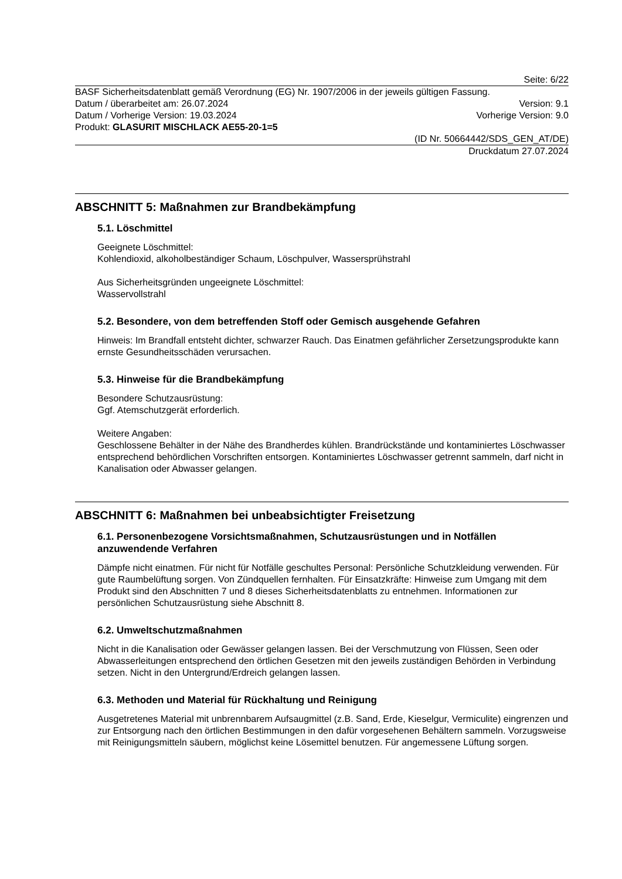Seite: 6/22
BASF Sicherheitsdatenblatt gemäß Verordnung (EG) Nr. 1907/2006 in der jeweils gültigen Fassung.
Datum / überarbeitet am: 26.07.2024 Version: 9.1
Datum / Vorherige Version: 19.03.2024 Vorherige Version: 9.0
Produkt: GLASURIT MISCHLACK AE55-20-1=5
(ID Nr. 50664442/SDS_GEN_AT/DE)
Druckdatum 27.07.2024
ABSCHNITT 5: Maßnahmen zur Brandbekämpfung
5.1. Löschmittel
Geeignete Löschmittel:
Kohlendioxid, alkoholbeständiger Schaum, Löschpulver, Wassersprühstrahl
Aus Sicherheitsgründen ungeeignete Löschmittel:
Wasservollstrahl
5.2. Besondere, von dem betreffenden Stoff oder Gemisch ausgehende Gefahren
Hinweis: Im Brandfall entsteht dichter, schwarzer Rauch. Das Einatmen gefährlicher Zersetzungsprodukte kann ernste Gesundheitsschäden verursachen.
5.3. Hinweise für die Brandbekämpfung
Besondere Schutzausrüstung:
Ggf. Atemschutzgerät erforderlich.
Weitere Angaben:
Geschlossene Behälter in der Nähe des Brandherdes kühlen. Brandrückstände und kontaminiertes Löschwasser entsprechend behördlichen Vorschriften entsorgen. Kontaminiertes Löschwasser getrennt sammeln, darf nicht in Kanalisation oder Abwasser gelangen.
ABSCHNITT 6: Maßnahmen bei unbeabsichtigter Freisetzung
6.1. Personenbezogene Vorsichtsmaßnahmen, Schutzausrüstungen und in Notfällen anzuwendende Verfahren
Dämpfe nicht einatmen. Für nicht für Notfälle geschultes Personal: Persönliche Schutzkleidung verwenden. Für gute Raumbelüftung sorgen. Von Zündquellen fernhalten. Für Einsatzkräfte: Hinweise zum Umgang mit dem Produkt sind den Abschnitten 7 und 8 dieses Sicherheitsdatenblatts zu entnehmen. Informationen zur persönlichen Schutzausrüstung siehe Abschnitt 8.
6.2. Umweltschutzmaßnahmen
Nicht in die Kanalisation oder Gewässer gelangen lassen. Bei der Verschmutzung von Flüssen, Seen oder Abwasserleitungen entsprechend den örtlichen Gesetzen mit den jeweils zuständigen Behörden in Verbindung setzen. Nicht in den Untergrund/Erdreich gelangen lassen.
6.3. Methoden und Material für Rückhaltung und Reinigung
Ausgetretenes Material mit unbrennbarem Aufsaugmittel (z.B. Sand, Erde, Kieselgur, Vermiculite) eingrenzen und zur Entsorgung nach den örtlichen Bestimmungen in den dafür vorgesehenen Behältern sammeln. Vorzugsweise mit Reinigungsmitteln säubern, möglichst keine Lösemittel benutzen. Für angemessene Lüftung sorgen.